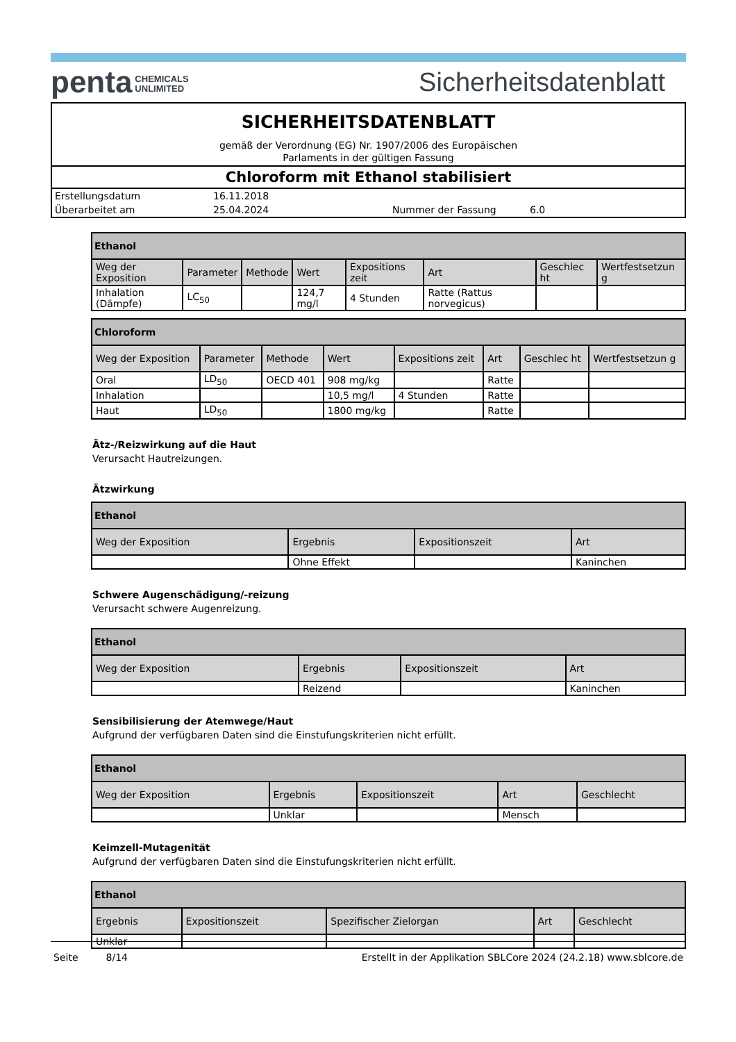penta CHEMICALS
UNLIMITED
Sicherheitsdatenblatt
SICHERHEITSDATENBLATT
gemäß der Verordnung (EG) Nr. 1907/2006 des Europäischen
Parlaments in der gültigen Fassung
Chloroform mit Ethanol stabilisiert
| Erstellungsdatum | 16.11.2018 | | |
| Überarbeitet am | 25.04.2024 | Nummer der Fassung | 6.0 |
| Ethanol | | | | | | | |
| --- | --- | --- | --- | --- | --- | --- | --- |
| Weg der Exposition | Parameter | Methode | Wert | Expositions zeit | Art | Geschlec ht | Wertfestsetzun g |
| Inhalation (Dämpfe) | LC<sub>50</sub> | | 124,7 mg/l | 4 Stunden | Ratte (Rattus norvegicus) | | |
| Chloroform | | | | | | | |
| --- | --- | --- | --- | --- | --- | --- | --- |
| Weg der Exposition | Parameter | Methode | Wert | Expositions zeit | Art | Geschlec ht | Wertfestsetzun g |
| Oral | LD<sub>50</sub> | OECD 401 | 908 mg/kg | | Ratte | | |
| Inhalation | | | 10,5 mg/l | 4 Stunden | Ratte | | |
| Haut | LD<sub>50</sub> | | 1800 mg/kg | | Ratte | | |
Ätz-/Reizwirkung auf die Haut
Verursacht Hautreizungen.
Ätzwirkung
| Ethanol | | | |
| --- | --- | --- | --- |
| Weg der Exposition | Ergebnis | Expositionszeit | Art |
| | Ohne Effekt | | Kaninchen |
Schwere Augenschädigung/-reizung
Verursacht schwere Augenreizung.
| Ethanol | | | |
| --- | --- | --- | --- |
| Weg der Exposition | Ergebnis | Expositionszeit | Art |
| | Reizend | | Kaninchen |
Sensibilisierung der Atemwege/Haut
Aufgrund der verfügbaren Daten sind die Einstufungskriterien nicht erfüllt.
| Ethanol | | | | |
| --- | --- | --- | --- | --- |
| Weg der Exposition | Ergebnis | Expositionszeit | Art | Geschlecht |
| | Unklar | | Mensch | |
Keimzell-Mutagenität
Aufgrund der verfügbaren Daten sind die Einstufungskriterien nicht erfüllt.
| Ethanol | | | | |
| --- | --- | --- | --- | --- |
| Ergebnis | Expositionszeit | Spezifischer Zielorgan | Art | Geschlecht |
| Unklar | | | | |
Seite 8/14 Erstellt in der Applikation SBLCore 2024 (24.2.18) www.sblcore.de